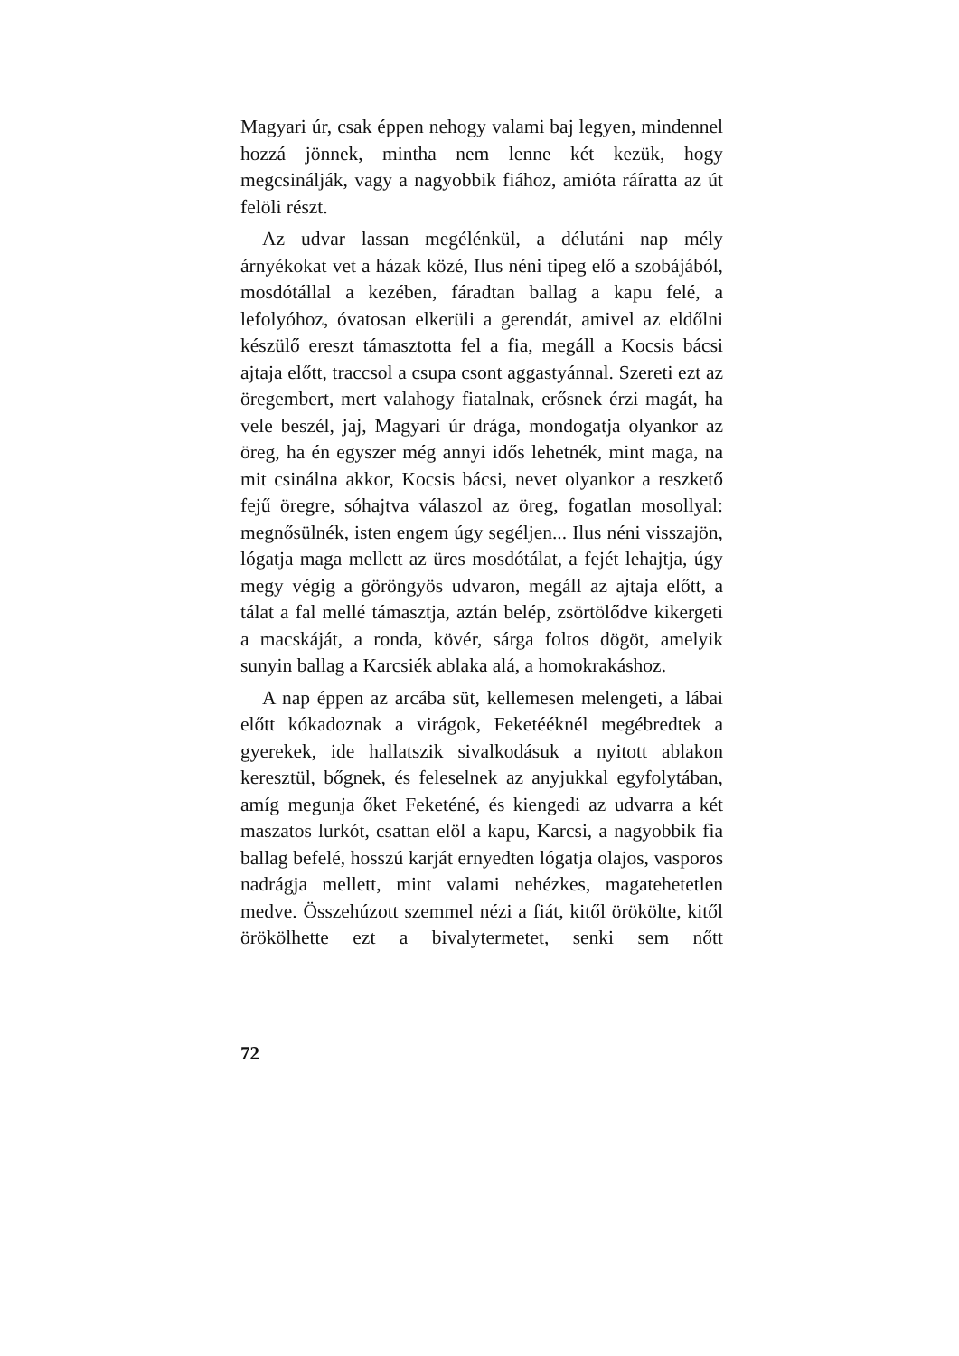Magyari úr, csak éppen nehogy valami baj legyen, mindennel hozzá jönnek, mintha nem lenne két kezük, hogy megcsinálják, vagy a nagyobbik fiához, amióta ráíratta az út felöli részt.
Az udvar lassan megélénkül, a délutáni nap mély árnyékokat vet a házak közé, Ilus néni tipeg elő a szobájából, mosdótállal a kezében, fáradtan ballag a kapu felé, a lefolyóhoz, óvatosan elkerüli a gerendát, amivel az eldőlni készülő ereszt támasztotta fel a fia, megáll a Kocsis bácsi ajtaja előtt, traccsol a csupa csont aggastyánnal. Szereti ezt az öregembert, mert valahogy fiatalnak, erősnek érzi magát, ha vele beszél, jaj, Magyari úr drága, mondogatja olyankor az öreg, ha én egyszer még annyi idős lehetnék, mint maga, na mit csinálna akkor, Kocsis bácsi, nevet olyankor a reszkető fejű öregre, sóhajtva válaszol az öreg, fogatlan mosollyal: megnősülnék, isten engem úgy segéljen... Ilus néni visszajön, lógatja maga mellett az üres mosdótálat, a fejét lehajtja, úgy megy végig a göröngyös udvaron, megáll az ajtaja előtt, a tálat a fal mellé támasztja, aztán belép, zsörtölődve kikergeti a macskáját, a ronda, kövér, sárga foltos dögöt, amelyik sunyin ballag a Karcsiék ablaka alá, a homokrakáshoz.
A nap éppen az arcába süt, kellemesen melengeti, a lábai előtt kókadoznak a virágok, Feketééknél megébredtek a gyerekek, ide hallatszik sivalkodásuk a nyitott ablakon keresztül, bőgnek, és feleselnek az anyjukkal egyfolytában, amíg megunja őket Feketéné, és kiengedi az udvarra a két maszatos lurkót, csattan elöl a kapu, Karcsi, a nagyobbik fia ballag befelé, hosszú karját ernyedten lógatja olajos, vasporos nadrágja mellett, mint valami nehézkes, magatehetetlen medve. Összehúzott szemmel nézi a fiát, kitől örökölte, kitől örökölhette ezt a bivalytermetet, senki sem nőtt
72